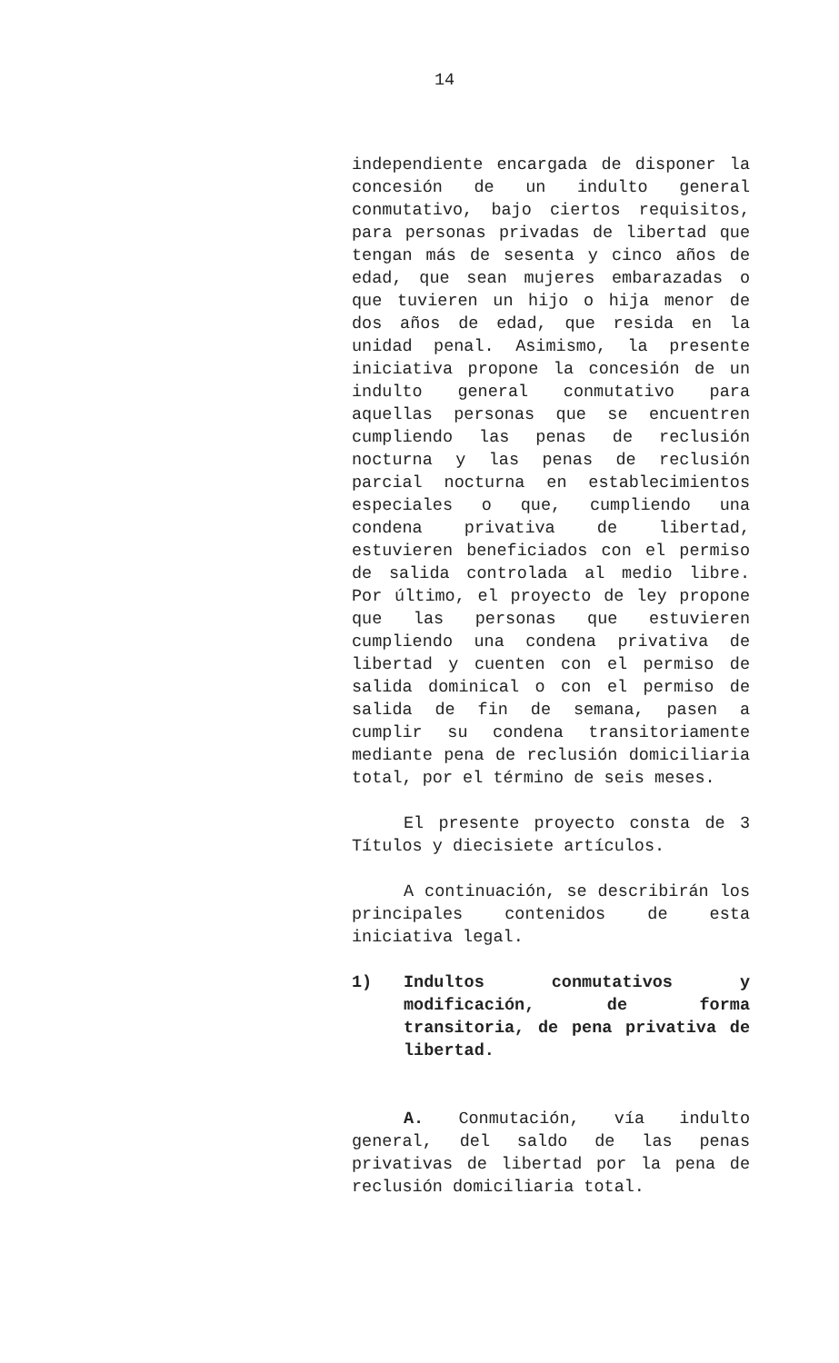14
independiente encargada de disponer la concesión de un indulto general conmutativo, bajo ciertos requisitos, para personas privadas de libertad que tengan más de sesenta y cinco años de edad, que sean mujeres embarazadas o que tuvieren un hijo o hija menor de dos años de edad, que resida en la unidad penal. Asimismo, la presente iniciativa propone la concesión de un indulto general conmutativo para aquellas personas que se encuentren cumpliendo las penas de reclusión nocturna y las penas de reclusión parcial nocturna en establecimientos especiales o que, cumpliendo una condena privativa de libertad, estuvieren beneficiados con el permiso de salida controlada al medio libre. Por último, el proyecto de ley propone que las personas que estuvieren cumpliendo una condena privativa de libertad y cuenten con el permiso de salida dominical o con el permiso de salida de fin de semana, pasen a cumplir su condena transitoriamente mediante pena de reclusión domiciliaria total, por el término de seis meses.
El presente proyecto consta de 3 Títulos y diecisiete artículos.
A continuación, se describirán los principales contenidos de esta iniciativa legal.
1) Indultos conmutativos y modificación, de forma transitoria, de pena privativa de libertad.
A. Conmutación, vía indulto general, del saldo de las penas privativas de libertad por la pena de reclusión domiciliaria total.